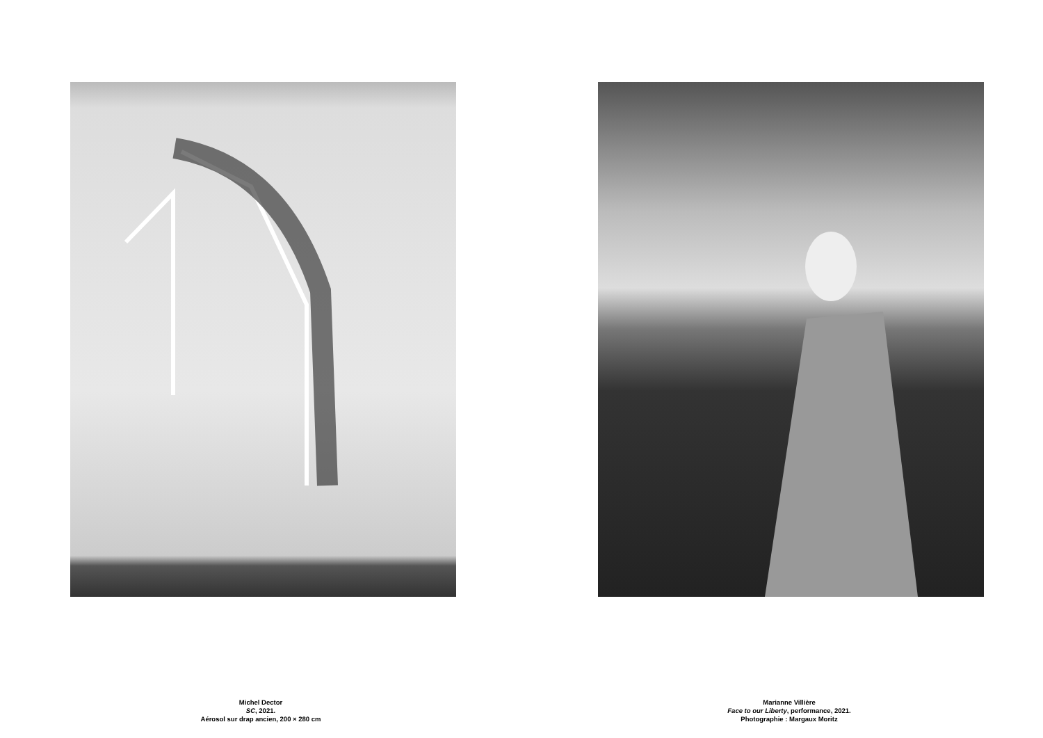Michel Dector
SC, 2021.
Aérosol sur drap ancien, 200 × 280 cm
Marianne Villière
Face to our Liberty, performance, 2021.
Photographie : Margaux Moritz